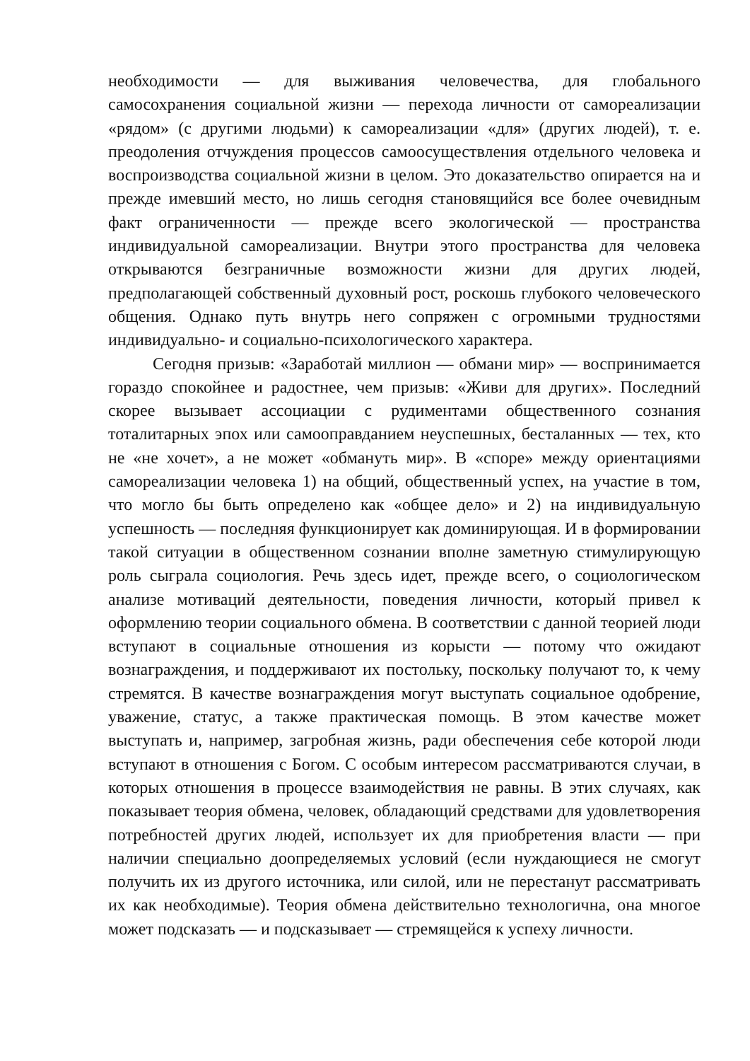необходимости — для выживания человечества, для глобального самосохранения социальной жизни — перехода личности от самореализации «рядом» (с другими людьми) к самореализации «для» (других людей), т. е. преодоления отчуждения процессов самоосуществления отдельного человека и воспроизводства социальной жизни в целом. Это доказательство опирается на и прежде имевший место, но лишь сегодня становящийся все более очевидным факт ограниченности — прежде всего экологической — пространства индивидуальной самореализации. Внутри этого пространства для человека открываются безграничные возможности жизни для других людей, предполагающей собственный духовный рост, роскошь глубокого человеческого общения. Однако путь внутрь него сопряжен с огромными трудностями индивидуально- и социально-психологического характера.
Сегодня призыв: «Заработай миллион — обмани мир» — воспринимается гораздо спокойнее и радостнее, чем призыв: «Живи для других». Последний скорее вызывает ассоциации с рудиментами общественного сознания тоталитарных эпох или самооправданием неуспешных, бесталанных — тех, кто не «не хочет», а не может «обмануть мир». В «споре» между ориентациями самореализации человека 1) на общий, общественный успех, на участие в том, что могло бы быть определено как «общее дело» и 2) на индивидуальную успешность — последняя функционирует как доминирующая. И в формировании такой ситуации в общественном сознании вполне заметную стимулирующую роль сыграла социология. Речь здесь идет, прежде всего, о социологическом анализе мотиваций деятельности, поведения личности, который привел к оформлению теории социального обмена. В соответствии с данной теорией люди вступают в социальные отношения из корысти — потому что ожидают вознаграждения, и поддерживают их постольку, поскольку получают то, к чему стремятся. В качестве вознаграждения могут выступать социальное одобрение, уважение, статус, а также практическая помощь. В этом качестве может выступать и, например, загробная жизнь, ради обеспечения себе которой люди вступают в отношения с Богом. С особым интересом рассматриваются случаи, в которых отношения в процессе взаимодействия не равны. В этих случаях, как показывает теория обмена, человек, обладающий средствами для удовлетворения потребностей других людей, использует их для приобретения власти — при наличии специально доопределяемых условий (если нуждающиеся не смогут получить их из другого источника, или силой, или не перестанут рассматривать их как необходимые). Теория обмена действительно технологична, она многое может подсказать — и подсказывает — стремящейся к успеху личности.